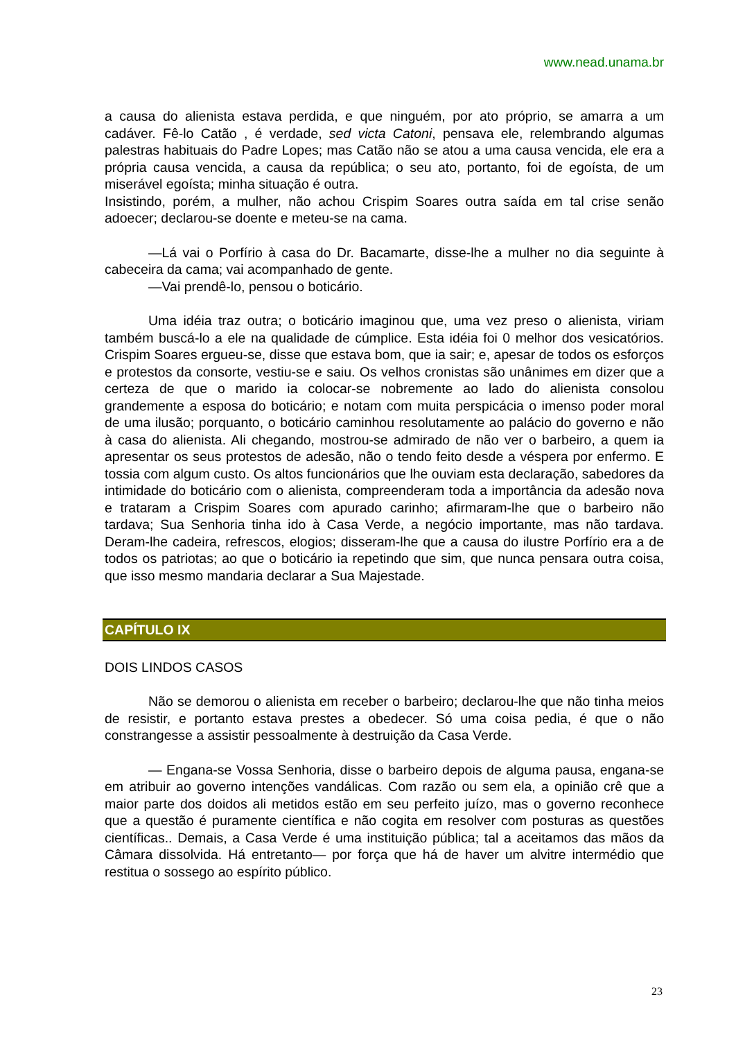www.nead.unama.br
a causa do alienista estava perdida, e que ninguém, por ato próprio, se amarra a um cadáver. Fê-lo Catão , é verdade, sed victa Catoni, pensava ele, relembrando algumas palestras habituais do Padre Lopes; mas Catão não se atou a uma causa vencida, ele era a própria causa vencida, a causa da república; o seu ato, portanto, foi de egoísta, de um miserável egoísta; minha situação é outra.
Insistindo, porém, a mulher, não achou Crispim Soares outra saída em tal crise senão adoecer; declarou-se doente e meteu-se na cama.
—Lá vai o Porfírio à casa do Dr. Bacamarte, disse-lhe a mulher no dia seguinte à cabeceira da cama; vai acompanhado de gente.
—Vai prendê-lo, pensou o boticário.
Uma idéia traz outra; o boticário imaginou que, uma vez preso o alienista, viriam também buscá-lo a ele na qualidade de cúmplice. Esta idéia foi 0 melhor dos vesicatórios. Crispim Soares ergueu-se, disse que estava bom, que ia sair; e, apesar de todos os esforços e protestos da consorte, vestiu-se e saiu. Os velhos cronistas são unânimes em dizer que a certeza de que o marido ia colocar-se nobremente ao lado do alienista consolou grandemente a esposa do boticário; e notam com muita perspicácia o imenso poder moral de uma ilusão; porquanto, o boticário caminhou resolutamente ao palácio do governo e não à casa do alienista. Ali chegando, mostrou-se admirado de não ver o barbeiro, a quem ia apresentar os seus protestos de adesão, não o tendo feito desde a véspera por enfermo. E tossia com algum custo. Os altos funcionários que lhe ouviam esta declaração, sabedores da intimidade do boticário com o alienista, compreenderam toda a importância da adesão nova e trataram a Crispim Soares com apurado carinho; afirmaram-lhe que o barbeiro não tardava; Sua Senhoria tinha ido à Casa Verde, a negócio importante, mas não tardava. Deram-lhe cadeira, refrescos, elogios; disseram-lhe que a causa do ilustre Porfírio era a de todos os patriotas; ao que o boticário ia repetindo que sim, que nunca pensara outra coisa, que isso mesmo mandaria declarar a Sua Majestade.
CAPÍTULO IX
DOIS LINDOS CASOS
Não se demorou o alienista em receber o barbeiro; declarou-lhe que não tinha meios de resistir, e portanto estava prestes a obedecer. Só uma coisa pedia, é que o não constrangesse a assistir pessoalmente à destruição da Casa Verde.
— Engana-se Vossa Senhoria, disse o barbeiro depois de alguma pausa, engana-se em atribuir ao governo intenções vandálicas. Com razão ou sem ela, a opinião crê que a maior parte dos doidos ali metidos estão em seu perfeito juízo, mas o governo reconhece que a questão é puramente científica e não cogita em resolver com posturas as questões científicas.. Demais, a Casa Verde é uma instituição pública; tal a aceitamos das mãos da Câmara dissolvida. Há entretanto— por força que há de haver um alvitre intermédio que restitua o sossego ao espírito público.
23